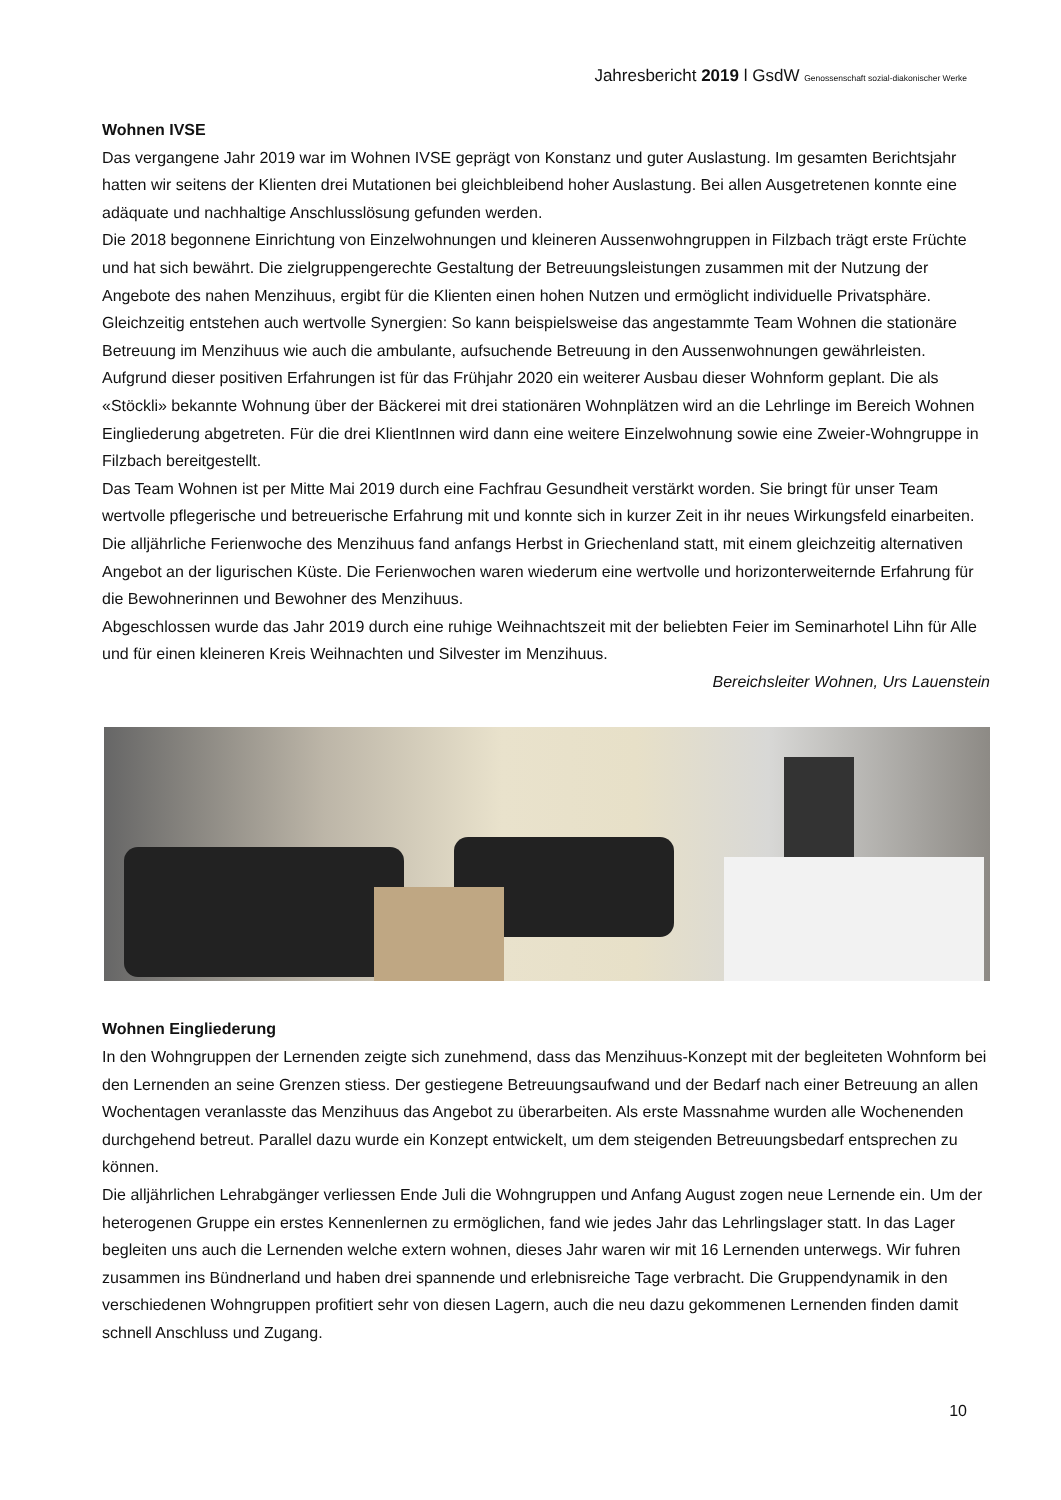Jahresbericht 2019 l GsdW Genossenschaft sozial-diakonischer Werke
Wohnen IVSE
Das vergangene Jahr 2019 war im Wohnen IVSE geprägt von Konstanz und guter Auslastung. Im gesamten Berichtsjahr hatten wir seitens der Klienten drei Mutationen bei gleichbleibend hoher Auslastung. Bei allen Ausgetretenen konnte eine adäquate und nachhaltige Anschlusslösung gefunden werden.
Die 2018 begonnene Einrichtung von Einzelwohnungen und kleineren Aussenwohngruppen in Filzbach trägt erste Früchte und hat sich bewährt. Die zielgruppengerechte Gestaltung der Betreuungsleistungen zusammen mit der Nutzung der Angebote des nahen Menzihuus, ergibt für die Klienten einen hohen Nutzen und ermöglicht individuelle Privatsphäre.
Gleichzeitig entstehen auch wertvolle Synergien: So kann beispielsweise das angestammte Team Wohnen die stationäre Betreuung im Menzihuus wie auch die ambulante, aufsuchende Betreuung in den Aussenwohnungen gewährleisten. Aufgrund dieser positiven Erfahrungen ist für das Frühjahr 2020 ein weiterer Ausbau dieser Wohnform geplant. Die als «Stöckli» bekannte Wohnung über der Bäckerei mit drei stationären Wohnplätzen wird an die Lehrlinge im Bereich Wohnen Eingliederung abgetreten. Für die drei KlientInnen wird dann eine weitere Einzelwohnung sowie eine Zweier-Wohngruppe in Filzbach bereitgestellt.
Das Team Wohnen ist per Mitte Mai 2019 durch eine Fachfrau Gesundheit verstärkt worden. Sie bringt für unser Team wertvolle pflegerische und betreuerische Erfahrung mit und konnte sich in kurzer Zeit in ihr neues Wirkungsfeld einarbeiten.
Die alljährliche Ferienwoche des Menzihuus fand anfangs Herbst in Griechenland statt, mit einem gleichzeitig alternativen Angebot an der ligurischen Küste. Die Ferienwochen waren wiederum eine wertvolle und horizonterweiternde Erfahrung für die Bewohnerinnen und Bewohner des Menzihuus.
Abgeschlossen wurde das Jahr 2019 durch eine ruhige Weihnachtszeit mit der beliebten Feier im Seminarhotel Lihn für Alle und für einen kleineren Kreis Weihnachten und Silvester im Menzihuus.
Bereichsleiter Wohnen, Urs Lauenstein
Wohnen Eingliederung
In den Wohngruppen der Lernenden zeigte sich zunehmend, dass das Menzihuus-Konzept mit der begleiteten Wohnform bei den Lernenden an seine Grenzen stiess. Der gestiegene Betreuungsaufwand und der Bedarf nach einer Betreuung an allen Wochentagen veranlasste das Menzihuus das Angebot zu überarbeiten. Als erste Massnahme wurden alle Wochenenden durchgehend betreut. Parallel dazu wurde ein Konzept entwickelt, um dem steigenden Betreuungsbedarf entsprechen zu können.
Die alljährlichen Lehrabgänger verliessen Ende Juli die Wohngruppen und Anfang August zogen neue Lernende ein. Um der heterogenen Gruppe ein erstes Kennenlernen zu ermöglichen, fand wie jedes Jahr das Lehrlingslager statt. In das Lager begleiten uns auch die Lernenden welche extern wohnen, dieses Jahr waren wir mit 16 Lernenden unterwegs. Wir fuhren zusammen ins Bündnerland und haben drei spannende und erlebnisreiche Tage verbracht. Die Gruppendynamik in den verschiedenen Wohngruppen profitiert sehr von diesen Lagern, auch die neu dazu gekommenen Lernenden finden damit schnell Anschluss und Zugang.
10